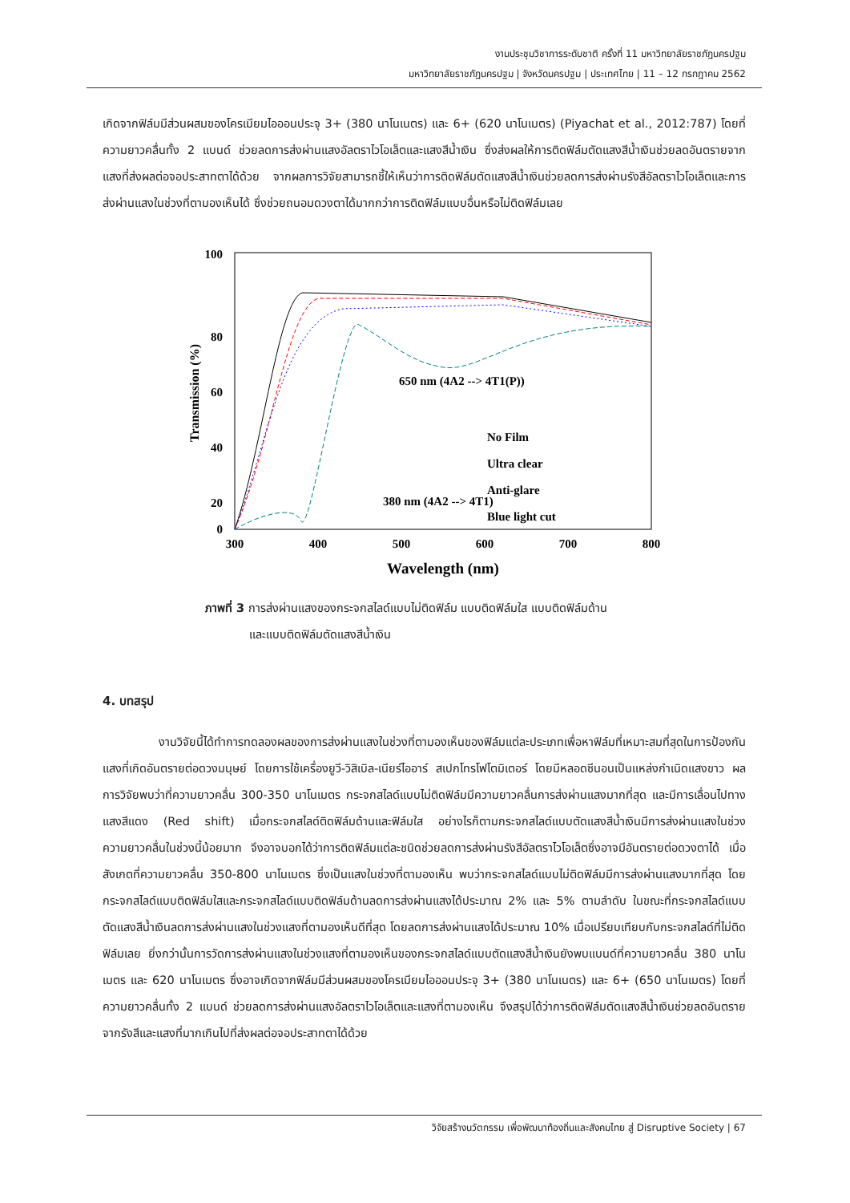งานประชุมวิชาการระดับชาติ ครั้งที่ 11 มหาวิทยาลัยราชภัฏนครปฐม
มหาวิทยาลัยราชภัฏนครปฐม | จังหวัดนครปฐม | ประเทศไทย | 11 – 12 กรกฎาคม 2562
เกิดจากฟิล์มมีส่วนผสมของโครเมียมไอออนประจุ 3+ (380 นาโนเนตร) และ 6+ (620 นาโนเมตร) (Piyachat et al., 2012:787) โดยที่ความยาวคลื่นทั้ง 2 แบนด์ ช่วยลดการส่งผ่านแสงอัลตราไวโอเล็ตและแสงสีน้ำเงิน ซึ่งส่งผลให้การติดฟิล์มตัดแสงสีน้ำเงินช่วยลดอันตรายจากแสงที่ส่งผลต่อจอประสาทตาได้ด้วย จากผลการวิจัยสามารถชี้ให้เห็นว่าการติดฟิล์มตัดแสงสีน้ำเงินช่วยลดการส่งผ่านรังสีอัลตราไวโอเล็ตและการส่งผ่านแสงในช่วงที่ตามองเห็นได้ ซึ่งช่วยถนอมดวงตาได้มากกว่าการติดฟิล์มแบบอื่นหรือไม่ติดฟิล์มเลย
100
80
60
40
20
0
300
400
500
600
700
800
Wavelength (nm)
Transmission (%)
650 nm (4A2 --> 4T1(P))
No Film
Ultra clear
Anti-glare
Blue light cut
380 nm (4A2 --> 4T1)
ภาพที่ 3 การส่งผ่านแสงของกระจกสไลด์แบบไม่ติดฟิล์ม แบบติดฟิล์มใส แบบติดฟิล์มด้าน
และแบบติดฟิล์มตัดแสงสีน้ำเงิน
4. บทสรุป
งานวิจัยนี้ได้ทำการทดลองผลของการส่งผ่านแสงในช่วงที่ตามองเห็นของฟิล์มแต่ละประเภทเพื่อหาฟิล์มที่เหมาะสมที่สุดในการป้องกันแสงที่เกิดอันตรายต่อดวงมนุษย์ โดยการใช้เครื่องยูวี-วิสิเบิล-เนียร์ไออาร์ สเปกโทรโฟโตมิเตอร์ โดยมีหลอดซีนอนเป็นแหล่งกำเนิดแสงขาว ผลการวิจัยพบว่าที่ความยาวคลื่น 300-350 นาโนเมตร กระจกสไลด์แบบไม่ติดฟิล์มมีความยาวคลื่นการส่งผ่านแสงมากที่สุด และมีการเลื่อนไปทางแสงสีแดง (Red shift) เมื่อกระจกสไลด์ติดฟิล์มด้านและฟิล์มใส อย่างไรก็ตามกระจกสไลด์แบบตัดแสงสีน้ำเงินมีการส่งผ่านแสงในช่วงความยาวคลื่นในช่วงนี้น้อยมาก จึงอาจบอกได้ว่าการติดฟิล์มแต่ละชนิดช่วยลดการส่งผ่านรังสีอัลตราไวโอเล็ตซึ่งอาจมีอันตรายต่อดวงตาได้ เมื่อสังเกตที่ความยาวคลื่น 350-800 นาโนเมตร ซึ่งเป็นแสงในช่วงที่ตามองเห็น พบว่ากระจกสไลด์แบบไม่ติดฟิล์มมีการส่งผ่านแสงมากที่สุด โดยกระจกสไลด์แบบติดฟิล์มใสและกระจกสไลด์แบบติดฟิล์มด้านลดการส่งผ่านแสงได้ประมาณ 2% และ 5% ตามลำดับ ในขณะที่กระจกสไลด์แบบตัดแสงสีน้ำเงินลดการส่งผ่านแสงในช่วงแสงที่ตามองเห็นดีที่สุด โดยลดการส่งผ่านแสงได้ประมาณ 10% เมื่อเปรียบเทียบกับกระจกสไลด์ที่ไม่ติดฟิล์มเลย ยิ่งกว่านั้นการวัดการส่งผ่านแสงในช่วงแสงที่ตามองเห็นของกระจกสไลด์แบบตัดแสงสีน้ำเงินยังพบแบนด์ที่ความยาวคลื่น 380 นาโนเมตร และ 620 นาโนเมตร ซึ่งอาจเกิดจากฟิล์มมีส่วนผสมของโครเมียมไอออนประจุ 3+ (380 นาโนเนตร) และ 6+ (650 นาโนเมตร) โดยที่ความยาวคลื่นทั้ง 2 แบนด์ ช่วยลดการส่งผ่านแสงอัลตราไวโอเล็ตและแสงที่ตามองเห็น จึงสรุปได้ว่าการติดฟิล์มตัดแสงสีน้ำเงินช่วยลดอันตรายจากรังสีและแสงที่มากเกินไปที่ส่งผลต่อจอประสาทตาได้ด้วย
วิจัยสร้างนวัตกรรม เพื่อพัฒนาท้องถิ่นและสังคมไทย สู่ Disruptive Society | 67